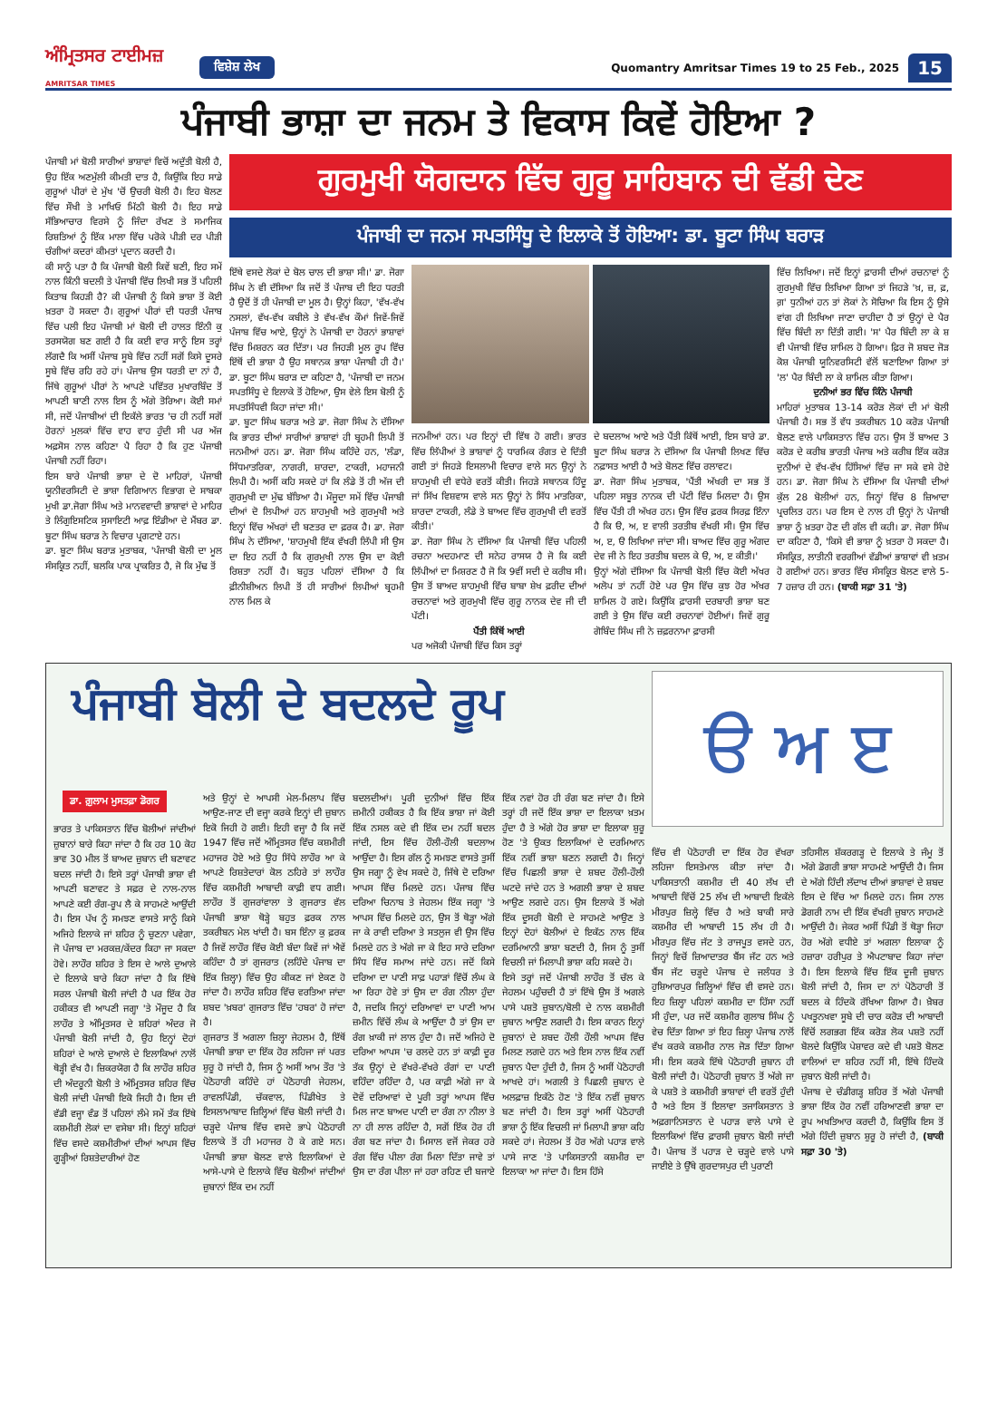ਅੰਮ੍ਰਿਤਸਰ ਟਾਈਮਜ਼ AMRITSAR TIMES
ਵਿਸ਼ੇਸ਼ ਲੇਖ
Quomantry Amritsar Times 19 to 25 Feb., 2025
15
ਪੰਜਾਬੀ ਭਾਸ਼ਾ ਦਾ ਜਨਮ ਤੇ ਵਿਕਾਸ ਕਿਵੇਂ ਹੋਇਆ ?
ਪੰਜਾਬੀ ਮਾਂ ਬੋਲੀ ਸਾਰੀਆਂ ਭਾਸ਼ਾਵਾਂ ਵਿਚੋਂ ਅਦੁੱਤੀ ਬੋਲੀ ਹੈ, ਉਹ ਇੱਕ ਅਣਮੁੱਲੀ ਕੀਮਤੀ ਦਾਤ ਹੈ, ਕਿਉਂਕਿ ਇਹ ਸਾਡੇ ਗੁਰੂਆਂ ਪੀਰਾਂ ਦੇ ਮੁੱਖ 'ਚੋਂ ਉਚਰੀ ਬੋਲੀ ਹੈ। ਇਹ ਬੋਲਣ ਵਿੱਚ ਸੌਖੀ ਤੇ ਮਾਖਿਓ ਮਿੱਠੀ ਬੋਲੀ ਹੈ। ਇਹ ਸਾਡੇ ਸੱਭਿਆਚਾਰ ਵਿਰਸੇ ਨੂੰ ਜਿੰਦਾ ਰੱਖਣ ਤੇ ਸਮਾਜਿਕ ਰਿਸ਼ਤਿਆਂ ਨੂੰ ਇੱਕ ਮਾਲਾ ਵਿੱਚ ਪਰੋਕੇ ਪੀੜੀ ਦਰ ਪੀੜੀ ਚੰਗੀਆਂ ਕਦਰਾਂ ਕੀਮਤਾਂ ਪ੍ਰਦਾਨ ਕਰਦੀ ਹੈ।
ਕੀ ਸਾਨੂੰ ਪਤਾ ਹੈ ਕਿ ਪੰਜਾਬੀ ਬੋਲੀ ਕਿਵੇਂ ਬਣੀ, ਇਹ ਸਮੇਂ ਨਾਲ ਕਿੰਨੀ ਬਦਲੀ ਤੇ ਪੰਜਾਬੀ ਵਿੱਚ ਲਿਖੀ ਸਭ ਤੋਂ ਪਹਿਲੀ ਕਿਤਾਬ ਕਿਹੜੀ ਹੈ? ਕੀ ਪੰਜਾਬੀ ਨੂੰ ਕਿਸੇ ਭਾਸ਼ਾ ਤੋਂ ਕੋਈ ਖ਼ਤਰਾ ਹੋ ਸਕਦਾ ਹੈ। ਗੁਰੂਆਂ ਪੀਰਾਂ ਦੀ ਧਰਤੀ ਪੰਜਾਬ ਵਿੱਚ ਪਲੀ ਇਹ ਪੰਜਾਬੀ ਮਾਂ ਬੋਲੀ ਦੀ ਹਾਲਤ ਇੰਨੀ ਕੁ ਤਰਸਯੋਗ ਬਣ ਗਈ ਹੈ ਕਿ ਕਈ ਵਾਰ ਸਾਨੂੰ ਇਸ ਤਰ੍ਹਾਂ ਲੱਗਦੈ ਕਿ ਅਸੀਂ ਪੰਜਾਬ ਸੂਬੇ ਵਿੱਚ ਨਹੀਂ ਸਗੋਂ ਕਿਸੇ ਦੂਸਰੇ ਸੂਬੇ ਵਿੱਚ ਰਹਿ ਰਹੇ ਹਾਂ। ਪੰਜਾਬ ਉਸ ਧਰਤੀ ਦਾ ਨਾਂ ਹੈ, ਜਿੱਥੇ ਗੁਰੂਆਂ ਪੀਰਾਂ ਨੇ ਆਪਣੇ ਪਵਿੱਤਰ ਮੁਖਾਰਬਿੰਦ ਤੋਂ ਆਪਣੀ ਬਾਣੀ ਨਾਲ ਇਸ ਨੂੰ ਅੱਗੇ ਤੋਰਿਆ। ਕੋਈ ਸਮਾਂ ਸੀ, ਜਦੋਂ ਪੰਜਾਬੀਆਂ ਦੀ ਇਕੱਲੇ ਭਾਰਤ 'ਚ ਹੀ ਨਹੀਂ ਸਗੋਂ ਹੋਰਨਾਂ ਮੁਲਕਾਂ ਵਿੱਚ ਵਾਹ ਵਾਹ ਹੁੰਦੀ ਸੀ ਪਰ ਅੱਜ ਅਫ਼ਸੋਸ ਨਾਲ ਕਹਿਣਾ ਪੈ ਰਿਹਾ ਹੈ ਕਿ ਹੁਣ ਪੰਜਾਬੀ ਪੰਜਾਬੀ ਨਹੀਂ ਰਿਹਾ।
ਇਸ ਬਾਰੇ ਪੰਜਾਬੀ ਭਾਸ਼ਾ ਦੇ ਦੋ ਮਾਹਿਰਾਂ, ਪੰਜਾਬੀ ਯੂਨੀਵਰਸਿਟੀ ਦੇ ਭਾਸ਼ਾ ਵਿਗਿਆਨ ਵਿਭਾਗ ਦੇ ਸਾਬਕਾ ਮੁਖੀ ਡਾ.ਜੋਗਾ ਸਿੰਘ ਅਤੇ ਮਾਨਵਵਾਦੀ ਭਾਸ਼ਾਵਾਂ ਦੇ ਮਾਹਿਰ ਤੇ ਲਿੰਗੁਇਸਟਿਕ ਸੁਸਾਇਟੀ ਆਫ਼ ਇੰਡੀਆ ਦੇ ਮੈਂਬਰ ਡਾ. ਬੂਟਾ ਸਿੰਘ ਬਰਾੜ ਨੇ ਵਿਚਾਰ ਪ੍ਰਗਟਾਏ ਹਨ।
ਡਾ. ਬੂਟਾ ਸਿੰਘ ਬਰਾੜ ਮੁਤਾਬਕ, 'ਪੰਜਾਬੀ ਬੋਲੀ ਦਾ ਮੂਲ ਸੰਸਕ੍ਰਿਤ ਨਹੀਂ, ਬਲਕਿ ਪਾਕ ਪ੍ਰਾਕਰਿਤ ਹੈ, ਜੋ ਕਿ ਮੁੱਢ ਤੋਂ
ਗੁਰਮੁਖੀ ਯੋਗਦਾਨ ਵਿੱਚ ਗੁਰੂ ਸਾਹਿਬਾਨ ਦੀ ਵੱਡੀ ਦੇਣ
ਪੰਜਾਬੀ ਦਾ ਜਨਮ ਸਪਤਸਿੰਧੂ ਦੇ ਇਲਾਕੇ ਤੋਂ ਹੋਇਆ: ਡਾ. ਬੂਟਾ ਸਿੰਘ ਬਰਾੜ
ਇੱਥੇ ਵਸਦੇ ਲੋਕਾਂ ਦੇ ਬੋਲ ਚਾਲ ਦੀ ਭਾਸ਼ਾ ਸੀ।' ਡਾ. ਜੋਗਾ ਸਿੰਘ ਨੇ ਵੀ ਦੱਸਿਆ ਕਿ ਜਦੋਂ ਤੋਂ ਪੰਜਾਬ ਦੀ ਇਹ ਧਰਤੀ ਹੈ ਉਦੋਂ ਤੋਂ ਹੀ ਪੰਜਾਬੀ ਦਾ ਮੂਲ ਹੈ। ਉਨ੍ਹਾਂ ਕਿਹਾ, 'ਵੱਖ-ਵੱਖ ਨਸਲਾਂ, ਵੱਖ-ਵੱਖ ਕਬੀਲੇ ਤੇ ਵੱਖ-ਵੱਖ ਕੌਮਾਂ ਜਿਵੇਂ-ਜਿਵੇਂ ਪੰਜਾਬ ਵਿੱਚ ਆਏ, ਉਨ੍ਹਾਂ ਨੇ ਪੰਜਾਬੀ ਦਾ ਹੋਰਨਾਂ ਭਾਸ਼ਾਵਾਂ ਵਿੱਚ ਮਿਸ਼ਰਨ ਕਰ ਦਿੱਤਾ। ਪਰ ਜਿਹੜੀ ਮੂਲ ਰੂਪ ਵਿੱਚ ਇੱਥੋਂ ਦੀ ਭਾਸ਼ਾ ਹੈ ਉਹ ਸਥਾਨਕ ਭਾਸ਼ਾ ਪੰਜਾਬੀ ਹੀ ਹੈ।' ਡਾ. ਬੂਟਾ ਸਿੰਘ ਬਰਾੜ ਦਾ ਕਹਿਣਾ ਹੈ, 'ਪੰਜਾਬੀ ਦਾ ਜਨਮ ਸਪਤਸਿੰਧੂ ਦੇ ਇਲਾਕੇ ਤੋਂ ਹੋਇਆ, ਉਸ ਵੇਲੇ ਇਸ ਬੋਲੀ ਨੂੰ ਸਪਤਸਿੰਧਵੀ ਕਿਹਾ ਜਾਂਦਾ ਸੀ।'
ਡਾ. ਬੂਟਾ ਸਿੰਘ ਬਰਾੜ ਅਤੇ ਡਾ. ਜੋਗਾ ਸਿੰਘ ਨੇ ਦੱਸਿਆ ਕਿ ਭਾਰਤ ਦੀਆਂ ਸਾਰੀਆਂ ਭਾਸ਼ਾਵਾਂ ਹੀ ਬ੍ਰਹਮੀ ਲਿਪੀ ਤੋਂ ਜਨਮੀਆਂ ਹਨ। ਡਾ. ਜੋਗਾ ਸਿੰਘ ਕਹਿੰਦੇ ਹਨ, 'ਲੰਡਾ, ਸਿੱਧਮਾਤਰਿਕਾ, ਨਾਗਰੀ, ਸ਼ਾਰਦਾ, ਟਾਕਰੀ, ਮਹਾਜਨੀ ਲਿਪੀ ਹੈ। ਅਸੀਂ ਕਹਿ ਸਕਦੇ ਹਾਂ ਕਿ ਲੰਡੇ ਤੋਂ ਹੀ ਅੱਜ ਦੀ ਗੁਰਮੁਖੀ ਦਾ ਮੁੱਢ ਬੱਝਿਆ ਹੈ। ਮੌਜੂਦਾ ਸਮੇਂ ਵਿੱਚ ਪੰਜਾਬੀ ਦੀਆਂ ਦੋ ਲਿਪੀਆਂ ਹਨ ਸ਼ਾਹਮੁਖੀ ਅਤੇ ਗੁਰਮੁਖੀ ਅਤੇ ਇਨ੍ਹਾਂ ਵਿੱਚ ਅੱਖਰਾਂ ਦੀ ਬਣਤਰ ਦਾ ਫ਼ਰਕ ਹੈ। ਡਾ. ਜੋਗਾ ਸਿੰਘ ਨੇ ਦੱਸਿਆ, 'ਸ਼ਾਹਮੁਖੀ ਇੱਕ ਵੱਖਰੀ ਲਿੱਪੀ ਸੀ ਉਸ ਦਾ ਇਹ ਨਹੀਂ ਹੈ ਕਿ ਗੁਰਮੁਖੀ ਨਾਲ ਉਸ ਦਾ ਕੋਈ ਰਿਸ਼ਤਾ ਨਹੀਂ ਹੈ। ਬਹੁਤ ਪਹਿਲਾਂ ਦੱਸਿਆ ਹੈ ਕਿ ਫ਼ੀਨੀਸ਼ੀਅਨ ਲਿਪੀ ਤੋਂ ਹੀ ਸਾਰੀਆਂ ਲਿਪੀਆਂ ਬ੍ਰਹਮੀ ਨਾਲ ਮਿਲ ਕੇ
ਜਨਮੀਆਂ ਹਨ। ਪਰ ਇਨ੍ਹਾਂ ਦੀ ਵਿੱਥ ਹੋ ਗਈ। ਭਾਰਤ ਵਿੱਚ ਲਿੱਪੀਆਂ ਤੇ ਭਾਸ਼ਾਵਾਂ ਨੂੰ ਧਾਰਮਿਕ ਰੰਗਤ ਦੇ ਦਿੱਤੀ ਗਈ ਤਾਂ ਜਿਹੜੇ ਇਸਲਾਮੀ ਵਿਚਾਰ ਵਾਲੇ ਸਨ ਉਨ੍ਹਾਂ ਨੇ ਸ਼ਾਹਮੁਖੀ ਦੀ ਵਧੇਰੇ ਵਰਤੋਂ ਕੀਤੀ। ਜਿਹੜੇ ਸਥਾਨਕ ਹਿੰਦੂ ਜਾਂ ਸਿੱਖ ਵਿਸ਼ਵਾਸ ਵਾਲੇ ਸਨ ਉਨ੍ਹਾਂ ਨੇ ਸਿੱਧ ਮਾਤਰਿਕਾ, ਸ਼ਾਰਦਾ ਟਾਕਰੀ, ਲੰਡੇ ਤੇ ਬਾਅਦ ਵਿੱਚ ਗੁਰਮੁਖੀ ਦੀ ਵਰਤੋਂ ਕੀਤੀ।'
ਡਾ. ਜੋਗਾ ਸਿੰਘ ਨੇ ਦੱਸਿਆ ਕਿ ਪੰਜਾਬੀ ਵਿੱਚ ਪਹਿਲੀ ਰਚਨਾ ਅਦਹਮਾਣ ਦੀ ਸਨੇਹ ਰਾਸਯ ਹੈ ਜੋ ਕਿ ਕਈ ਲਿੱਪੀਆਂ ਦਾ ਮਿਸ਼ਰਣ ਹੈ ਜੋ ਕਿ 9ਵੀਂ ਸਦੀ ਦੇ ਕਰੀਬ ਸੀ। ਉਸ ਤੋਂ ਬਾਅਦ ਸ਼ਾਹਮੁਖੀ ਵਿੱਚ ਬਾਬਾ ਸ਼ੇਖ ਫ਼ਰੀਦ ਦੀਆਂ ਰਚਨਾਵਾਂ ਅਤੇ ਗੁਰਮੁਖੀ ਵਿੱਚ ਗੁਰੂ ਨਾਨਕ ਦੇਵ ਜੀ ਦੀ ਪੱਟੀ।
ਪੈਂਤੀ ਕਿੱਥੋਂ ਆਈ
ਪਰ ਅਜੋਕੀ ਪੰਜਾਬੀ ਵਿੱਚ ਕਿਸ ਤਰ੍ਹਾਂ
ਦੇ ਬਦਲਾਅ ਆਏ ਅਤੇ ਪੈਂਤੀ ਕਿੱਥੋਂ ਆਈ, ਇਸ ਬਾਰੇ ਡਾ. ਬੂਟਾ ਸਿੰਘ ਬਰਾੜ ਨੇ ਦੱਸਿਆ ਕਿ ਪੰਜਾਬੀ ਲਿਖਣ ਵਿੱਚ ਨਫ਼ਾਸਤ ਆਈ ਹੈ ਅਤੇ ਬੋਲਣ ਵਿੱਚ ਰਲਾਵਟ।
ਡਾ. ਜੋਗਾ ਸਿੰਘ ਮੁਤਾਬਕ, 'ਪੈਂਤੀ ਅੱਖਰੀ ਦਾ ਸਭ ਤੋਂ ਪਹਿਲਾ ਸਬੂਤ ਨਾਨਕ ਦੀ ਪੱਟੀ ਵਿੱਚ ਮਿਲਦਾ ਹੈ। ਉਸ ਵਿੱਚ ਪੈਂਤੀ ਹੀ ਅੱਖਰ ਹਨ। ਉਸ ਵਿੱਚ ਫ਼ਰਕ ਸਿਰਫ਼ ਇੰਨਾ ਹੈ ਕਿ ੳ, ਅ, ੲ ਵਾਲੀ ਤਰਤੀਬ ਵੱਖਰੀ ਸੀ। ਉਸ ਵਿੱਚ ਅ, ੲ, ੳ ਲਿਖਿਆ ਜਾਂਦਾ ਸੀ। ਬਾਅਦ ਵਿੱਚ ਗੁਰੂ ਅੰਗਦ ਦੇਵ ਜੀ ਨੇ ਇਹ ਤਰਤੀਬ ਬਦਲ ਕੇ ੳ, ਅ, ੲ ਕੀਤੀ।'
ਉਨ੍ਹਾਂ ਅੱਗੇ ਦੱਸਿਆ ਕਿ ਪੰਜਾਬੀ ਬੋਲੀ ਵਿੱਚ ਕੋਈ ਅੱਖਰ ਅਲੋਪ ਤਾਂ ਨਹੀਂ ਹੋਏ ਪਰ ਉਸ ਵਿੱਚ ਕੁਝ ਹੋਰ ਅੱਖਰ ਸ਼ਾਮਿਲ ਹੋ ਗਏ। ਕਿਉਂਕਿ ਫ਼ਾਰਸੀ ਦਰਬਾਰੀ ਭਾਸ਼ਾ ਬਣ ਗਈ ਤੇ ਉਸ ਵਿੱਚ ਕਈ ਰਚਨਾਵਾਂ ਹੋਈਆਂ। ਜਿਵੇਂ ਗੁਰੂ ਗੋਬਿੰਦ ਸਿੰਘ ਜੀ ਨੇ ਜ਼ਫ਼ਰਨਾਮਾ ਫ਼ਾਰਸੀ
ਵਿੱਚ ਲਿਖਿਆ। ਜਦੋਂ ਇਨ੍ਹਾਂ ਫ਼ਾਰਸੀ ਦੀਆਂ ਰਚਨਾਵਾਂ ਨੂੰ ਗੁਰਮੁਖੀ ਵਿੱਚ ਲਿਖਿਆ ਗਿਆ ਤਾਂ ਜਿਹੜੇ 'ਖ਼, ਜ਼, ਫ਼, ਗ਼' ਧੁਨੀਆਂ ਹਨ ਤਾਂ ਲੋਕਾਂ ਨੇ ਸੋਚਿਆ ਕਿ ਇਸ ਨੂੰ ਉਸੇ ਵਾਂਗ ਹੀ ਲਿਖਿਆ ਜਾਣਾ ਚਾਹੀਦਾ ਹੈ ਤਾਂ ਉਨ੍ਹਾਂ ਦੇ ਪੈਰ ਵਿੱਚ ਬਿੰਦੀ ਲਾ ਦਿੱਤੀ ਗਈ। 'ਸ' ਪੈਰ ਬਿੰਦੀ ਲਾ ਕੇ ਸ਼ ਵੀ ਪੰਜਾਬੀ ਵਿੱਚ ਸ਼ਾਮਿਲ ਹੋ ਗਿਆ। ਫ਼ਿਰ ਜੋ ਸ਼ਬਦ ਜੋੜ ਕੋਸ਼ ਪੰਜਾਬੀ ਯੂਨਿਵਰਸਿਟੀ ਵੱਲੋਂ ਬਣਾਇਆ ਗਿਆ ਤਾਂ 'ਲ' ਪੈਰ ਬਿੰਦੀ ਲਾ ਕੇ ਸ਼ਾਮਿਲ ਕੀਤਾ ਗਿਆ।
ਦੁਨੀਆਂ ਭਰ ਵਿੱਚ ਕਿੰਨੇ ਪੰਜਾਬੀ
ਮਾਹਿਰਾਂ ਮੁਤਾਬਕ 13-14 ਕਰੋੜ ਲੋਕਾਂ ਦੀ ਮਾਂ ਬੋਲੀ ਪੰਜਾਬੀ ਹੈ। ਸਭ ਤੋਂ ਵੱਧ ਤਕਰੀਬਨ 10 ਕਰੋੜ ਪੰਜਾਬੀ ਬੋਲਣ ਵਾਲੇ ਪਾਕਿਸਤਾਨ ਵਿੱਚ ਹਨ। ਉਸ ਤੋਂ ਬਾਅਦ 3 ਕਰੋੜ ਦੇ ਕਰੀਬ ਭਾਰਤੀ ਪੰਜਾਬ ਅਤੇ ਕਰੀਬ ਇੱਕ ਕਰੋੜ ਦੁਨੀਆਂ ਦੇ ਵੱਖ-ਵੱਖ ਹਿੱਸਿਆਂ ਵਿੱਚ ਜਾ ਸਕੇ ਵਸੇ ਹੋਏ ਹਨ। ਡਾ. ਜੋਗਾ ਸਿੰਘ ਨੇ ਦੱਸਿਆ ਕਿ ਪੰਜਾਬੀ ਦੀਆਂ ਕੁੱਲ 28 ਬੋਲੀਆਂ ਹਨ, ਜਿਨ੍ਹਾਂ ਵਿੱਚ 8 ਜ਼ਿਆਦਾ ਪ੍ਰਚਲਿਤ ਹਨ। ਪਰ ਇਸ ਦੇ ਨਾਲ ਹੀ ਉਨ੍ਹਾਂ ਨੇ ਪੰਜਾਬੀ ਭਾਸ਼ਾ ਨੂੰ ਖ਼ਤਰਾ ਹੋਣ ਦੀ ਗੱਲ ਵੀ ਕਹੀ। ਡਾ. ਜੋਗਾ ਸਿੰਘ ਦਾ ਕਹਿਣਾ ਹੈ, 'ਕਿਸੇ ਵੀ ਭਾਸ਼ਾ ਨੂੰ ਖ਼ਤਰਾ ਹੋ ਸਕਦਾ ਹੈ। ਸੰਸਕ੍ਰਿਤ, ਲਾਤੀਨੀ ਵਰਗੀਆਂ ਵੱਡੀਆਂ ਭਾਸ਼ਾਵਾਂ ਵੀ ਖ਼ਤਮ ਹੋ ਗਈਆਂ ਹਨ। ਭਾਰਤ ਵਿੱਚ ਸੰਸਕ੍ਰਿਤ ਬੋਲਣ ਵਾਲੇ 5-7 ਹਜ਼ਾਰ ਹੀ ਹਨ। (ਬਾਕੀ ਸਫ਼ਾ 31 'ਤੇ)
ਪੰਜਾਬੀ ਬੋਲੀ ਦੇ ਬਦਲਦੇ ਰੂਪ
ੳ ਅ ੲ
ਡਾ. ਗ਼ੁਲਾਮ ਮੁਸਤਫ਼ਾ ਡੋਗਰ
ਭਾਰਤ ਤੇ ਪਾਕਿਸਤਾਨ ਵਿੱਚ ਬੋਲੀਆਂ ਜਾਂਦੀਆਂ ਜ਼ੁਬਾਨਾਂ ਬਾਰੇ ਕਿਹਾ ਜਾਂਦਾ ਹੈ ਕਿ ਹਰ 10 ਕੋਹ ਭਾਵ 30 ਮੀਲ ਤੋਂ ਬਾਅਦ ਜ਼ੁਬਾਨ ਦੀ ਬਣਾਵਟ ਬਦਲ ਜਾਂਦੀ ਹੈ। ਇਸੇ ਤਰ੍ਹਾਂ ਪੰਜਾਬੀ ਭਾਸ਼ਾ ਵੀ ਆਪਣੀ ਬਣਾਵਟ ਤੇ ਸਫ਼ਰ ਦੇ ਨਾਲ-ਨਾਲ ਆਪਣੇ ਕਈ ਰੰਗ-ਰੂਪ ਲੈ ਕੇ ਸਾਹਮਣੇ ਆਉਂਦੀ ਹੈ। ਇਸ ਪੱਖ ਨੂੰ ਸਮਝਣ ਵਾਸਤੇ ਸਾਨੂੰ ਕਿਸੇ ਅਜਿਹੇ ਇਲਾਕੇ ਜਾਂ ਸ਼ਹਿਰ ਨੂੰ ਚੁਣਨਾ ਪਵੇਗਾ, ਜੋ ਪੰਜਾਬ ਦਾ ਮਰਕਜ਼/ਕੇਂਦਰ ਕਿਹਾ ਜਾ ਸਕਦਾ ਹੋਵੇ। ਲਾਹੌਰ ਸ਼ਹਿਰ ਤੇ ਇਸ ਦੇ ਆਲੇ ਦੁਆਲੇ ਦੇ ਇਲਾਕੇ ਬਾਰੇ ਕਿਹਾ ਜਾਂਦਾ ਹੈ ਕਿ ਇੱਥੇ ਸਰਲ ਪੰਜਾਬੀ ਬੋਲੀ ਜਾਂਦੀ ਹੈ ਪਰ ਇੱਕ ਹੋਰ ਹਕੀਕਤ ਵੀ ਆਪਣੀ ਜਗ੍ਹਾ 'ਤੇ ਮੌਜੂਦ ਹੈ ਕਿ ਲਾਹੌਰ ਤੇ ਅੰਮ੍ਰਿਤਸਰ ਦੇ ਸ਼ਹਿਰਾਂ ਅੰਦਰ ਜੋ ਪੰਜਾਬੀ ਬੋਲੀ ਜਾਂਦੀ ਹੈ, ਉਹ ਇਨ੍ਹਾਂ ਦੋਹਾਂ ਸ਼ਹਿਰਾਂ ਦੇ ਆਲੇ ਦੁਆਲੇ ਦੇ ਇਲਾਕਿਆਂ ਨਾਲੋਂ ਥੋੜ੍ਹੀ ਵੱਖ ਹੈ। ਜ਼ਿਕਰਯੋਗ ਹੈ ਕਿ ਲਾਹੌਰ ਸ਼ਹਿਰ ਦੀ ਅੰਦਰੂਨੀ ਬੋਲੀ ਤੇ ਅੰਮ੍ਰਿਤਸਰ ਸ਼ਹਿਰ ਵਿੱਚ ਬੋਲੀ ਜਾਂਦੀ ਪੰਜਾਬੀ ਇਕੋ ਜਿਹੀ ਹੈ। ਇਸ ਦੀ ਵੱਡੀ ਵਜ੍ਹਾ ਵੰਡ ਤੋਂ ਪਹਿਲਾਂ ਲੰਮੇ ਸਮੇਂ ਤੱਕ ਇੱਥੇ ਕਸ਼ਮੀਰੀ ਲੋਕਾਂ ਦਾ ਵਸੇਬਾ ਸੀ। ਇਨ੍ਹਾਂ ਸ਼ਹਿਰਾਂ ਵਿੱਚ ਵਸਦੇ ਕਸ਼ਮੀਰੀਆਂ ਦੀਆਂ ਆਪਸ ਵਿੱਚ ਗੂੜ੍ਹੀਆਂ ਰਿਸ਼ਤੇਦਾਰੀਆਂ ਹੋਣ
ਅਤੇ ਉਨ੍ਹਾਂ ਦੇ ਆਪਸੀ ਮੇਲ-ਮਿਲਾਪ ਵਿੱਚ ਆਉਣ-ਜਾਣ ਦੀ ਵਜ੍ਹਾ ਕਰਕੇ ਇਨ੍ਹਾਂ ਦੀ ਜ਼ੁਬਾਨ ਇਕੋ ਜਿਹੀ ਹੋ ਗਈ। ਇਹੀ ਵਜ੍ਹਾ ਹੈ ਕਿ ਜਦੋਂ 1947 ਵਿੱਚ ਜਦੋਂ ਅੰਮ੍ਰਿਤਸਰ ਵਿੱਚ ਕਸ਼ਮੀਰੀ ਮਹਾਜਰ ਹੋਏ ਅਤੇ ਉਹ ਸਿੱਧੇ ਲਾਹੌਰ ਆ ਕੇ ਆਪਣੇ ਰਿਸ਼ਤੇਦਾਰਾਂ ਕੋਲ ਠਹਿਰੇ ਤਾਂ ਲਾਹੌਰ ਵਿੱਚ ਕਸ਼ਮੀਰੀ ਆਬਾਦੀ ਕਾਫ਼ੀ ਵਧ ਗਈ। ਲਾਹੌਰ ਤੋਂ ਗੁਜਰਾਂਵਾਲਾ ਤੇ ਗੁਜਰਾਤ ਵੱਲ ਪੰਜਾਬੀ ਭਾਸ਼ਾ ਥੋੜ੍ਹੇ ਬਹੁਤ ਫ਼ਰਕ ਨਾਲ ਤਕਰੀਬਨ ਮੇਲ ਖਾਂਦੀ ਹੈ। ਬਸ ਇੰਨਾ ਕੁ ਫ਼ਰਕ ਹੈ ਜਿਵੇਂ ਲਾਹੌਰ ਵਿੱਚ ਕੋਈ ਬੰਦਾ ਕਿਵੇਂ ਜਾਂ ਐਵੇਂ ਕਹਿੰਦਾ ਹੈ ਤਾਂ ਗੁਜਰਾਤ (ਲਹਿੰਦੇ ਪੰਜਾਬ ਦਾ ਇੱਕ ਜ਼ਿਲ੍ਹਾ) ਵਿੱਚ ਉਹ ਕੀਕਣ ਜਾਂ ਏਕਣ ਹੋ ਜਾਂਦਾ ਹੈ। ਲਾਹੌਰ ਸ਼ਹਿਰ ਵਿੱਚ ਵਰਤਿਆ ਜਾਂਦਾ ਸ਼ਬਦ 'ਖ਼ਬਰ' ਗੁਜਰਾਤ ਵਿੱਚ 'ਹਬਰ' ਹੋ ਜਾਂਦਾ ਹੈ।
ਗੁਜਰਾਤ ਤੋਂ ਅਗਲਾ ਜ਼ਿਲ੍ਹਾ ਜੇਹਲਮ ਹੈ, ਇੱਥੋਂ ਪੰਜਾਬੀ ਭਾਸ਼ਾ ਦਾ ਇੱਕ ਹੋਰ ਲਹਿਜਾ ਜਾਂ ਪਰਤ ਸ਼ੁਰੂ ਹੋ ਜਾਂਦੀ ਹੈ, ਜਿਸ ਨੂੰ ਅਸੀਂ ਆਮ ਤੌਰ 'ਤੇ ਪੋਠੋਹਾਰੀ ਕਹਿੰਦੇ ਹਾਂ ਪੋਠੋਹਾਰੀ ਜੇਹਲਮ, ਰਾਵਲਪਿੰਡੀ, ਚੱਕਵਾਲ, ਪਿੰਡੀਖੇਤ ਤੇ ਇਸਲਾਮਾਬਾਦ ਜ਼ਿਲ੍ਹਿਆਂ ਵਿੱਚ ਬੋਲੀ ਜਾਂਦੀ ਹੈ। ਚੜ੍ਹਦੇ ਪੰਜਾਬ ਵਿੱਚ ਵਸਦੇ ਭਾਪੇ ਪੋਠੋਹਾਰੀ ਇਲਾਕੇ ਤੋਂ ਹੀ ਮਹਾਜਰ ਹੋ ਕੇ ਗਏ ਸਨ। ਪੰਜਾਬੀ ਭਾਸ਼ਾ ਬੋਲਣ ਵਾਲੇ ਇਲਾਕਿਆਂ ਦੇ ਆਸੇ-ਪਾਸੇ ਦੇ ਇਲਾਕੇ ਵਿੱਚ ਬੋਲੀਆਂ ਜਾਂਦੀਆਂ ਜ਼ੁਬਾਨਾਂ ਇੱਕ ਦਮ ਨਹੀਂ
ਬਦਲਦੀਆਂ। ਪੂਰੀ ਦੁਨੀਆਂ ਵਿੱਚ ਇੱਕ ਜ਼ਮੀਨੀ ਹਕੀਕਤ ਹੈ ਕਿ ਇੱਕ ਭਾਸ਼ਾ ਜਾਂ ਕੋਈ ਇੱਕ ਨਸਲ ਕਦੇ ਵੀ ਇੱਕ ਦਮ ਨਹੀਂ ਬਦਲ ਜਾਂਦੀ, ਇਸ ਵਿੱਚ ਹੌਲੀ-ਹੌਲੀ ਬਦਲਾਅ ਆਉਂਦਾ ਹੈ। ਇਸ ਗੱਲ ਨੂੰ ਸਮਝਣ ਵਾਸਤੇ ਤੁਸੀਂ ਉਸ ਜਗ੍ਹਾ ਨੂੰ ਵੇਖ ਸਕਦੇ ਹੋ, ਜਿੱਥੇ ਦੋ ਦਰਿਆ ਆਪਸ ਵਿੱਚ ਮਿਲਦੇ ਹਨ। ਪੰਜਾਬ ਵਿੱਚ ਦਰਿਆ ਚਿਨਾਬ ਤੇ ਜੇਹਲਮ ਇੱਕ ਜਗ੍ਹਾ 'ਤੇ ਆਪਸ ਵਿੱਚ ਮਿਲਦੇ ਹਨ, ਉਸ ਤੋਂ ਥੋੜ੍ਹਾ ਅੱਗੇ ਜਾ ਕੇ ਰਾਵੀ ਦਰਿਆ ਤੇ ਸਤਲੁਜ ਵੀ ਉਸ ਵਿੱਚ ਮਿਲਦੇ ਹਨ ਤੇ ਅੱਗੇ ਜਾ ਕੇ ਇਹ ਸਾਰੇ ਦਰਿਆ ਸਿੰਧ ਵਿੱਚ ਸਮਾਅ ਜਾਂਦੇ ਹਨ। ਜਦੋਂ ਕਿਸੇ ਦਰਿਆ ਦਾ ਪਾਣੀ ਸਾਫ਼ ਪਹਾੜਾਂ ਵਿੱਚੋਂ ਲੰਘ ਕੇ ਆ ਰਿਹਾ ਹੋਵੇ ਤਾਂ ਉਸ ਦਾ ਰੰਗ ਨੀਲਾ ਹੁੰਦਾ ਹੈ, ਜਦਕਿ ਜਿਨ੍ਹਾਂ ਦਰਿਆਵਾਂ ਦਾ ਪਾਣੀ ਆਮ ਜ਼ਮੀਨ ਵਿੱਚੋਂ ਲੰਘ ਕੇ ਆਉਂਦਾ ਹੈ ਤਾਂ ਉਸ ਦਾ ਰੰਗ ਖ਼ਾਕੀ ਜਾਂ ਲਾਲ ਹੁੰਦਾ ਹੈ। ਜਦੋਂ ਅਜਿਹੇ ਦੋ ਦਰਿਆ ਆਪਸ 'ਚ ਰਲਦੇ ਹਨ ਤਾਂ ਕਾਫ਼ੀ ਦੂਰ ਤੱਕ ਉਨ੍ਹਾਂ ਦੇ ਵੱਖਰੇ-ਵੱਖਰੇ ਰੰਗਾਂ ਦਾ ਪਾਣੀ ਵਹਿੰਦਾ ਰਹਿੰਦਾ ਹੈ, ਪਰ ਕਾਫ਼ੀ ਅੱਗੇ ਜਾ ਕੇ ਦੋਵੇਂ ਦਰਿਆਵਾਂ ਦੇ ਪੂਰੀ ਤਰ੍ਹਾਂ ਆਪਸ ਵਿੱਚ ਮਿਲ ਜਾਣ ਬਾਅਦ ਪਾਣੀ ਦਾ ਰੰਗ ਨਾ ਨੀਲਾ ਤੇ ਨਾ ਹੀ ਲਾਲ ਰਹਿੰਦਾ ਹੈ, ਸਗੋਂ ਇੱਕ ਹੋਰ ਹੀ ਰੰਗ ਬਣ ਜਾਂਦਾ ਹੈ। ਮਿਸਾਲ ਵਜੋਂ ਜੇਕਰ ਹਰੇ ਰੰਗ ਵਿੱਚ ਪੀਲਾ ਰੰਗ ਮਿਲਾ ਦਿੱਤਾ ਜਾਵੇ ਤਾਂ ਉਸ ਦਾ ਰੰਗ ਪੀਲਾ ਜਾਂ ਹਰਾ ਰਹਿਣ ਦੀ ਬਜਾਏ
ਇੱਕ ਨਵਾਂ ਹੋਰ ਹੀ ਰੰਗ ਬਣ ਜਾਂਦਾ ਹੈ। ਇਸੇ ਤਰ੍ਹਾਂ ਹੀ ਜਦੋਂ ਇੱਕ ਭਾਸ਼ਾ ਦਾ ਇਲਾਕਾ ਖ਼ਤਮ ਹੁੰਦਾ ਹੈ ਤੇ ਅੱਗੇ ਹੋਰ ਭਾਸ਼ਾ ਦਾ ਇਲਾਕਾ ਸ਼ੁਰੂ ਹੋਣ 'ਤੇ ਉਕਤ ਇਲਾਕਿਆਂ ਦੇ ਦਰਮਿਆਨ ਇੱਕ ਨਵੀਂ ਭਾਸ਼ਾ ਬਣਨ ਲਗਦੀ ਹੈ। ਜਿਨ੍ਹਾਂ ਵਿੱਚ ਪਿਛਲੀ ਭਾਸ਼ਾ ਦੇ ਸ਼ਬਦ ਹੌਲੀ-ਹੌਲੀ ਘਟਦੇ ਜਾਂਦੇ ਹਨ ਤੇ ਅਗਲੀ ਭਾਸ਼ਾ ਦੇ ਸ਼ਬਦ ਆਉਣ ਲਗਦੇ ਹਨ। ਉਸ ਇਲਾਕੇ ਤੋਂ ਅੱਗੇ ਇੱਕ ਦੂਸਰੀ ਬੋਲੀ ਦੇ ਸਾਹਮਣੇ ਆਉਣ ਤੇ ਇਨ੍ਹਾਂ ਦੋਹਾਂ ਬੋਲੀਆਂ ਦੇ ਇਕੱਠ ਨਾਲ ਇੱਕ ਦਰਮਿਆਨੀ ਭਾਸ਼ਾ ਬਣਦੀ ਹੈ, ਜਿਸ ਨੂੰ ਤੁਸੀਂ ਵਿਚਲੀ ਜਾਂ ਮਿਲਾਪੀ ਭਾਸ਼ਾ ਕਹਿ ਸਕਦੇ ਹੋ।
ਇਸੇ ਤਰ੍ਹਾਂ ਜਦੋਂ ਪੰਜਾਬੀ ਲਾਹੌਰ ਤੋਂ ਚੱਲ ਕੇ ਜੇਹਲਮ ਪਹੁੰਚਦੀ ਹੈ ਤਾਂ ਇੱਥੇ ਉਸ ਤੋਂ ਅਗਲੇ ਪਾਸੇ ਪਸ਼ਤੋ ਜ਼ੁਬਾਨ/ਬੋਲੀ ਦੇ ਨਾਲ ਕਸ਼ਮੀਰੀ ਜ਼ੁਬਾਨ ਆਉਣ ਲਗਦੀ ਹੈ। ਇਸ ਕਾਰਨ ਇਨ੍ਹਾਂ ਜ਼ੁਬਾਨਾਂ ਦੇ ਸ਼ਬਦ ਹੌਲੀ ਹੌਲੀ ਆਪਸ ਵਿੱਚ ਮਿਲਣ ਲਗਦੇ ਹਨ ਅਤੇ ਇਸ ਨਾਲ ਇੱਕ ਨਵੀਂ ਜ਼ੁਬਾਨ ਪੈਦਾ ਹੁੰਦੀ ਹੈ, ਜਿਸ ਨੂੰ ਅਸੀਂ ਪੋਠੋਹਾਰੀ ਆਖਦੇ ਹਾਂ। ਅਗਲੀ ਤੇ ਪਿਛਲੀ ਜ਼ੁਬਾਨ ਦੇ ਅਲਫ਼ਾਜ਼ ਇਕੱਠੇ ਹੋਣ 'ਤੇ ਇੱਕ ਨਵੀਂ ਜ਼ੁਬਾਨ ਬਣ ਜਾਂਦੀ ਹੈ। ਇਸ ਤਰ੍ਹਾਂ ਅਸੀਂ ਪੋਠੋਹਾਰੀ ਭਾਸ਼ਾ ਨੂੰ ਇੱਕ ਵਿਚਲੀ ਜਾਂ ਮਿਲਾਪੀ ਭਾਸ਼ਾ ਕਹਿ ਸਕਦੇ ਹਾਂ। ਜੇਹਲਮ ਤੋਂ ਹੋਰ ਅੱਗੇ ਪਹਾੜ ਵਾਲੇ ਪਾਸੇ ਜਾਣ 'ਤੇ ਪਾਕਿਸਤਾਨੀ ਕਸ਼ਮੀਰ ਦਾ ਇਲਾਕਾ ਆ ਜਾਂਦਾ ਹੈ। ਇਸ ਹਿੱਸੇ
ਵਿੱਚ ਵੀ ਪੋਠੋਹਾਰੀ ਦਾ ਇੱਕ ਹੋਰ ਵੱਖਰਾ ਲਹਿਜਾ ਇਸਤੇਮਾਲ ਕੀਤਾ ਜਾਂਦਾ ਹੈ। ਪਾਕਿਸਤਾਨੀ ਕਸ਼ਮੀਰ ਦੀ 40 ਲੱਖ ਦੀ ਆਬਾਦੀ ਵਿੱਚੋਂ 25 ਲੱਖ ਦੀ ਆਬਾਦੀ ਇਕੱਲੇ ਮੀਰਪੁਰ ਜ਼ਿਲ੍ਹੇ ਵਿੱਚ ਹੈ ਅਤੇ ਬਾਕੀ ਸਾਰੇ ਕਸ਼ਮੀਰ ਦੀ ਆਬਾਦੀ 15 ਲੱਖ ਹੀ ਹੈ। ਮੀਰਪੁਰ ਵਿੱਚ ਜੱਟ ਤੇ ਰਾਜਪੂਤ ਵਸਦੇ ਹਨ, ਜਿਨ੍ਹਾਂ ਵਿਚੋਂ ਜ਼ਿਆਦਾਤਰ ਬੈਂਸ ਜੱਟ ਹਨ ਅਤੇ ਬੈਂਸ ਜੱਟ ਚੜ੍ਹਦੇ ਪੰਜਾਬ ਦੇ ਜਲੰਧਰ ਤੇ ਹੁਸ਼ਿਆਰਪੁਰ ਜ਼ਿਲ੍ਹਿਆਂ ਵਿੱਚ ਵੀ ਵਸਦੇ ਹਨ। ਇਹ ਜ਼ਿਲ੍ਹਾ ਪਹਿਲਾਂ ਕਸ਼ਮੀਰ ਦਾ ਹਿੱਸਾ ਨਹੀਂ ਸੀ ਹੁੰਦਾ, ਪਰ ਜਦੋਂ ਕਸ਼ਮੀਰ ਗੁਲਾਬ ਸਿੰਘ ਨੂੰ ਵੇਚ ਦਿੱਤਾ ਗਿਆ ਤਾਂ ਇਹ ਜ਼ਿਲ੍ਹਾ ਪੰਜਾਬ ਨਾਲੋਂ ਵੱਖ ਕਰਕੇ ਕਸ਼ਮੀਰ ਨਾਲ ਜੋੜ ਦਿੱਤਾ ਗਿਆ ਸੀ। ਇਸ ਕਰਕੇ ਇੱਥੇ ਪੋਠੋਹਾਰੀ ਜ਼ੁਬਾਨ ਹੀ ਬੋਲੀ ਜਾਂਦੀ ਹੈ। ਪੋਠੋਹਾਰੀ ਜ਼ੁਬਾਨ ਤੋਂ ਅੱਗੇ ਜਾ ਕੇ ਪਸ਼ਤੋ ਤੇ ਕਸ਼ਮੀਰੀ ਭਾਸ਼ਾਵਾਂ ਦੀ ਵਰਤੋਂ ਹੁੰਦੀ ਹੈ ਅਤੇ ਇਸ ਤੋਂ ਇਲਾਵਾ ਤਜਾਕਿਸਤਾਨ ਤੇ ਅਫ਼ਗਾਨਿਸਤਾਨ ਦੇ ਪਹਾੜ ਵਾਲੇ ਪਾਸੇ ਦੇ ਇਲਾਕਿਆਂ ਵਿੱਚ ਫ਼ਾਰਸੀ ਜ਼ੁਬਾਨ ਬੋਲੀ ਜਾਂਦੀ ਹੈ। ਪੰਜਾਬ ਤੋਂ ਪਹਾੜ ਦੇ ਚੜ੍ਹਦੇ ਵਾਲੇ ਪਾਸੇ ਜਾਈਏ ਤੇ ਉੱਥੇ ਗੁਰਦਾਸਪੁਰ ਦੀ ਪੁਰਾਣੀ
ਤਹਿਸੀਲ ਸ਼ੱਕਰਗੜ੍ਹ ਦੇ ਇਲਾਕੇ ਤੇ ਜੰਮੂ ਤੋਂ ਅੱਗੇ ਡੋਗਰੀ ਭਾਸ਼ਾ ਸਾਹਮਣੇ ਆਉਂਦੀ ਹੈ। ਜਿਸ ਦੇ ਅੱਗੇ ਹਿੰਦੀ ਲੱਦਾਖ ਦੀਆਂ ਭਾਸ਼ਾਵਾਂ ਦੇ ਸ਼ਬਦ ਇਸ ਦੇ ਵਿੱਚ ਆ ਮਿਲਦੇ ਹਨ। ਜਿਸ ਨਾਲ ਡੋਗਰੀ ਨਾਮ ਦੀ ਇੱਕ ਵੱਖਰੀ ਜ਼ੁਬਾਨ ਸਾਹਮਣੇ ਆਉਂਦੀ ਹੈ। ਜੇਕਰ ਅਸੀਂ ਪਿੰਡੀ ਤੋਂ ਥੋੜ੍ਹਾ ਜਿਹਾ ਹੋਰ ਅੱਗੇ ਵਧੀਏ ਤਾਂ ਅਗਲਾ ਇਲਾਕਾ ਨੂੰ ਹਜ਼ਾਰਾ ਹਰੀਪੁਰ ਤੇ ਐਪਟਾਬਾਦ ਕਿਹਾ ਜਾਂਦਾ ਹੈ। ਇਸ ਇਲਾਕੇ ਵਿੱਚ ਇੱਕ ਦੂਜੀ ਜ਼ੁਬਾਨ ਬੋਲੀ ਜਾਂਦੀ ਹੈ, ਜਿਸ ਦਾ ਨਾਂ ਪੋਠੋਹਾਰੀ ਤੋਂ ਬਦਲ ਕੇ ਹਿੰਦਕੋ ਰੱਖਿਆ ਗਿਆ ਹੈ। ਖ਼ੈਬਰ ਪਖਤੂਨਖਵਾ ਸੂਬੇ ਦੀ ਚਾਰ ਕਰੋੜ ਦੀ ਆਬਾਦੀ ਵਿੱਚੋਂ ਲਗਭਗ ਇੱਕ ਕਰੋੜ ਲੋਕ ਪਸ਼ਤੋ ਨਹੀਂ ਬੋਲਦੇ ਕਿਉਂਕਿ ਪੇਸ਼ਾਵਰ ਕਦੇ ਵੀ ਪਸ਼ਤੋ ਬੋਲਣ ਵਾਲਿਆਂ ਦਾ ਸ਼ਹਿਰ ਨਹੀਂ ਸੀ, ਇੱਥੇ ਹਿੰਦਕੋ ਜ਼ੁਬਾਨ ਬੋਲੀ ਜਾਂਦੀ ਹੈ।
ਪੰਜਾਬ ਦੇ ਚੰਡੀਗੜ੍ਹ ਸ਼ਹਿਰ ਤੋਂ ਅੱਗੇ ਪੰਜਾਬੀ ਭਾਸ਼ਾ ਇੱਕ ਹੋਰ ਨਵੀਂ ਹਰਿਆਣਵੀ ਭਾਸ਼ਾ ਦਾ ਰੂਪ ਅਖਤਿਆਰ ਕਰਦੀ ਹੈ, ਕਿਉਂਕਿ ਇਸ ਤੋਂ ਅੱਗੇ ਹਿੰਦੀ ਜ਼ੁਬਾਨ ਸ਼ੁਰੂ ਹੋ ਜਾਂਦੀ ਹੈ, (ਬਾਕੀ ਸਫ਼ਾ 30 'ਤੇ)